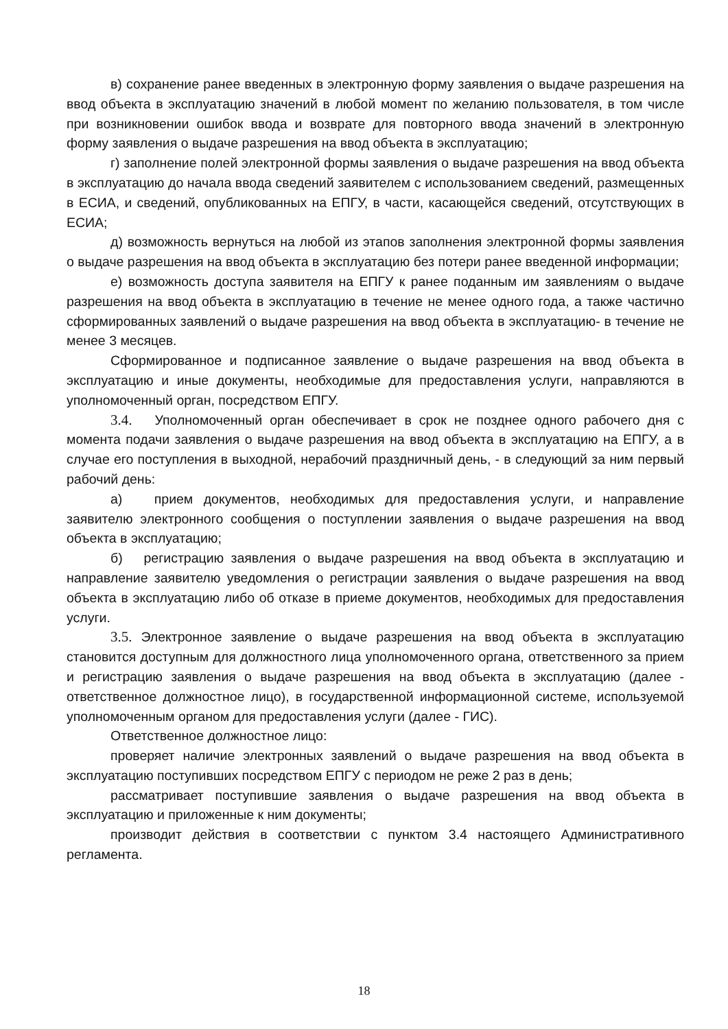в) сохранение ранее введенных в электронную форму заявления о выдаче разрешения на ввод объекта в эксплуатацию значений в любой момент по желанию пользователя, в том числе при возникновении ошибок ввода и возврате для повторного ввода значений в электронную форму заявления о выдаче разрешения на ввод объекта в эксплуатацию;
г) заполнение полей электронной формы заявления о выдаче разрешения на ввод объекта в эксплуатацию до начала ввода сведений заявителем с использованием сведений, размещенных в ЕСИА, и сведений, опубликованных на ЕПГУ, в части, касающейся сведений, отсутствующих в ЕСИА;
д) возможность вернуться на любой из этапов заполнения электронной формы заявления о выдаче разрешения на ввод объекта в эксплуатацию без потери ранее введенной информации;
е) возможность доступа заявителя на ЕПГУ к ранее поданным им заявлениям о выдаче разрешения на ввод объекта в эксплуатацию в течение не менее одного года, а также частично сформированных заявлений о выдаче разрешения на ввод объекта в эксплуатацию- в течение не менее 3 месяцев.
Сформированное и подписанное заявление о выдаче разрешения на ввод объекта в эксплуатацию и иные документы, необходимые для предоставления услуги, направляются в уполномоченный орган, посредством ЕПГУ.
3.4. Уполномоченный орган обеспечивает в срок не позднее одного рабочего дня с момента подачи заявления о выдаче разрешения на ввод объекта в эксплуатацию на ЕПГУ, а в случае его поступления в выходной, нерабочий праздничный день, - в следующий за ним первый рабочий день:
а) прием документов, необходимых для предоставления услуги, и направление заявителю электронного сообщения о поступлении заявления о выдаче разрешения на ввод объекта в эксплуатацию;
б) регистрацию заявления о выдаче разрешения на ввод объекта в эксплуатацию и направление заявителю уведомления о регистрации заявления о выдаче разрешения на ввод объекта в эксплуатацию либо об отказе в приеме документов, необходимых для предоставления услуги.
3.5. Электронное заявление о выдаче разрешения на ввод объекта в эксплуатацию становится доступным для должностного лица уполномоченного органа, ответственного за прием и регистрацию заявления о выдаче разрешения на ввод объекта в эксплуатацию (далее - ответственное должностное лицо), в государственной информационной системе, используемой уполномоченным органом для предоставления услуги (далее - ГИС).
Ответственное должностное лицо:
проверяет наличие электронных заявлений о выдаче разрешения на ввод объекта в эксплуатацию поступивших посредством ЕПГУ с периодом не реже 2 раз в день;
рассматривает поступившие заявления о выдаче разрешения на ввод объекта в эксплуатацию и приложенные к ним документы;
производит действия в соответствии с пунктом 3.4 настоящего Административного регламента.
18